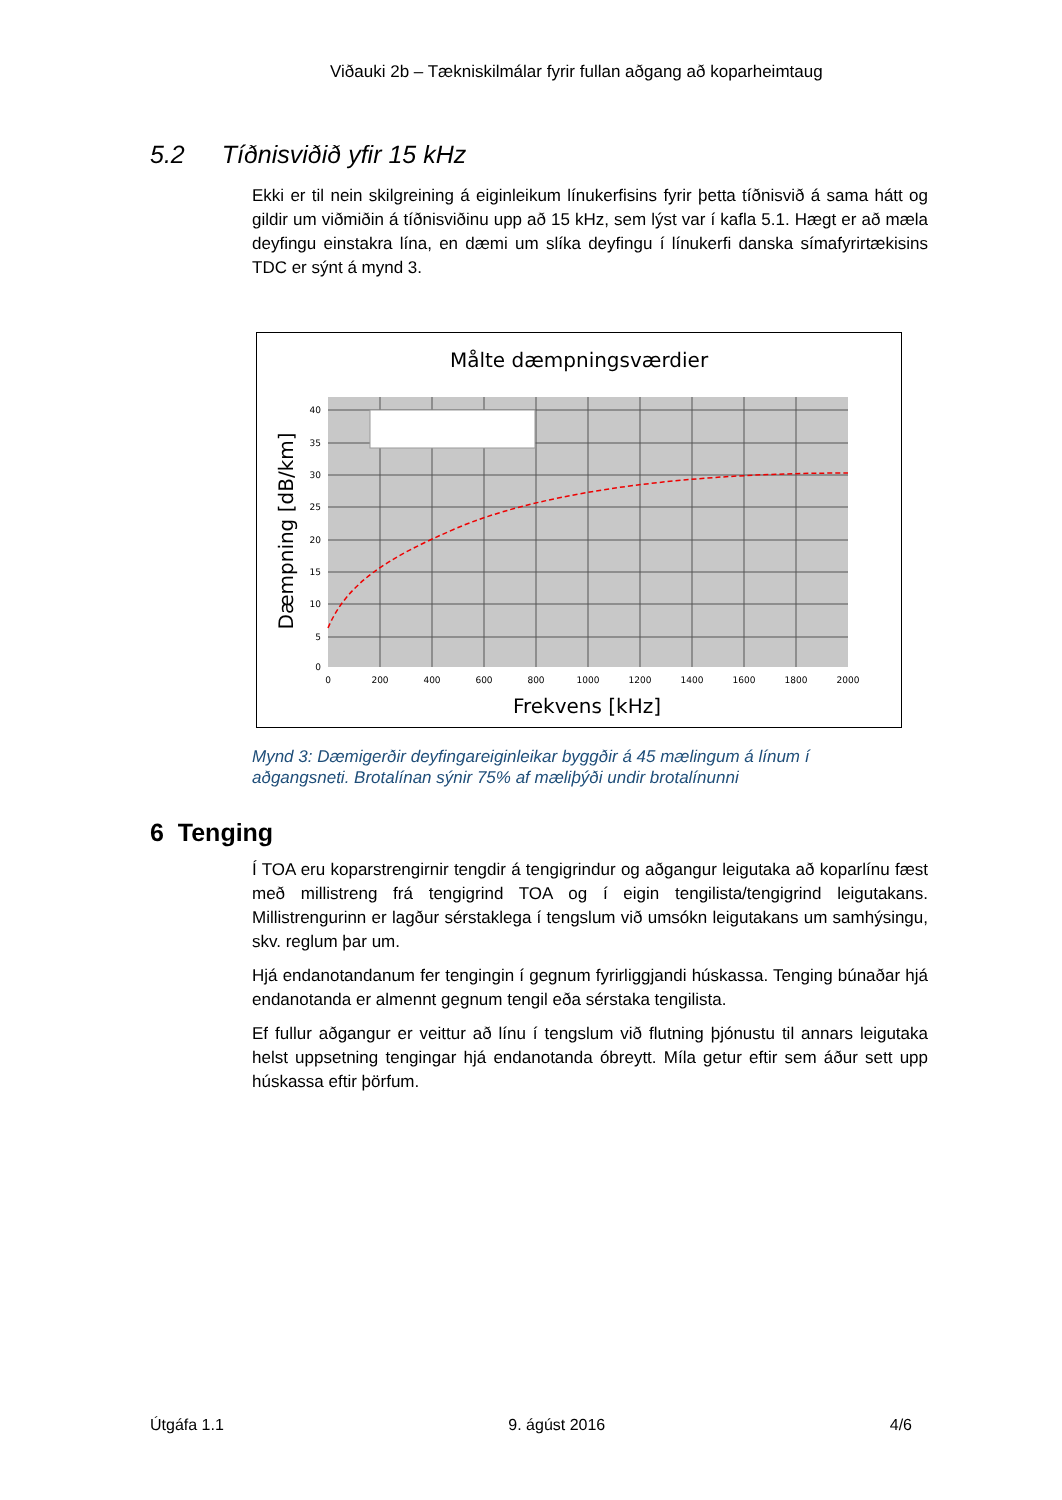Viðauki 2b – Tækniskilmálar fyrir fullan aðgang að koparheimtaug
5.2 Tíðnisviðið yfir 15 kHz
Ekki er til nein skilgreining á eiginleikum línukerfisins fyrir þetta tíðnisvið á sama hátt og gildir um viðmiðin á tíðnisviðinu upp að 15 kHz, sem lýst var í kafla 5.1. Hægt er að mæla deyfingu einstakra lína, en dæmi um slíka deyfingu í línukerfi danska símafyrirtækisins TDC er sýnt á mynd 3.
Målte dæmpningsværdier
40
35
30
25
20
15
10
5
0
0
200
400
600
800
1000
1200
1400
1600
1800
2000
Frekvens [kHz]
Dæmpning [dB/km]
Mynd 3: Dæmigerðir deyfingareiginleikar byggðir á 45 mælingum á línum í aðgangsneti. Brotalínan sýnir 75% af mæliþýði undir brotalínunni
6 Tenging
Í TOA eru koparstrengirnir tengdir á tengigrindur og aðgangur leigutaka að koparlínu fæst með millistreng frá tengigrind TOA og í eigin tengilista/tengigrind leigutakans. Millistrengurinn er lagður sérstaklega í tengslum við umsókn leigutakans um samhýsingu, skv. reglum þar um.
Hjá endanotandanum fer tengingin í gegnum fyrirliggjandi húskassa. Tenging búnaðar hjá endanotanda er almennt gegnum tengil eða sérstaka tengilista.
Ef fullur aðgangur er veittur að línu í tengslum við flutning þjónustu til annars leigutaka helst uppsetning tengingar hjá endanotanda óbreytt. Míla getur eftir sem áður sett upp húskassa eftir þörfum.
Útgáfa 1.1 9. ágúst 2016 4/6